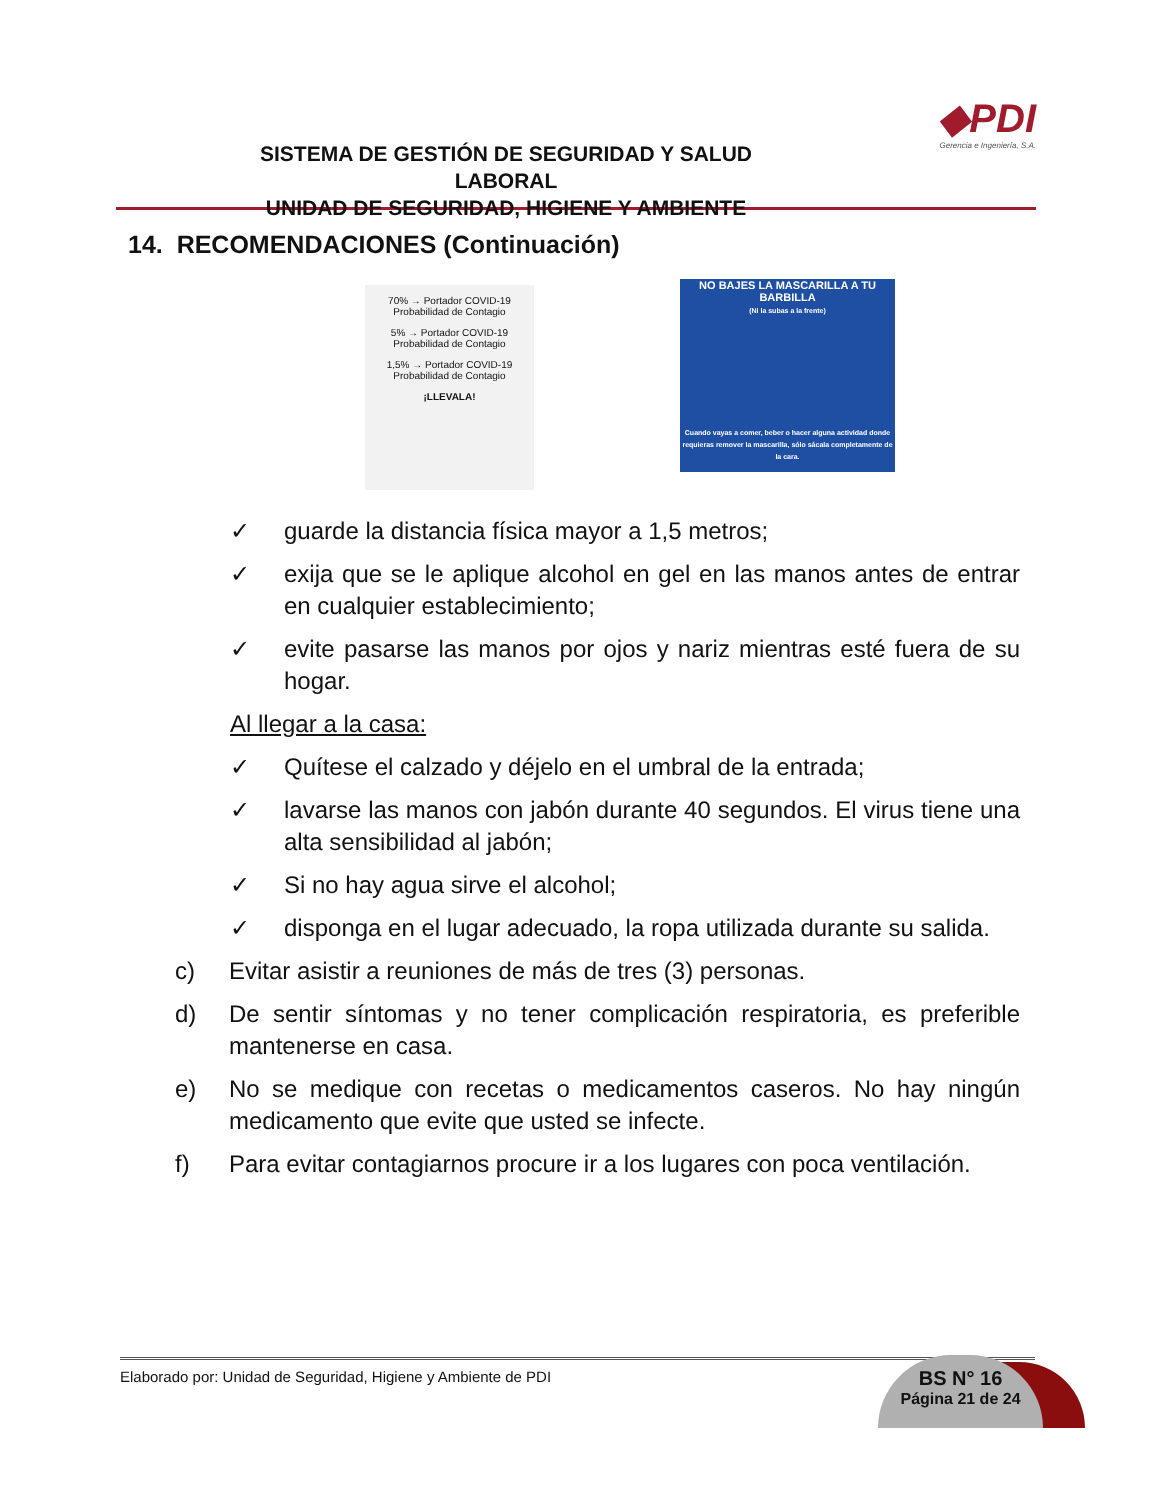SISTEMA DE GESTIÓN DE SEGURIDAD Y SALUD LABORAL
UNIDAD DE SEGURIDAD, HIGIENE Y AMBIENTE
◆PDI
Gerencia e Ingeniería, S.A.
14. RECOMENDACIONES (Continuación)
70% → Portador COVID-19 Probabilidad de Contagio
5% → Portador COVID-19 Probabilidad de Contagio
1,5% → Portador COVID-19 Probabilidad de Contagio
¡LLEVALA!
NO BAJES LA MASCARILLA A TU BARBILLA
(Ni la subas a la frente)
Cuando vayas a comer, beber o hacer alguna actividad donde requieras remover la mascarilla, sólo sácala completamente de la cara.
✓ guarde la distancia física mayor a 1,5 metros;
✓ exija que se le aplique alcohol en gel en las manos antes de entrar en cualquier establecimiento;
✓ evite pasarse las manos por ojos y nariz mientras esté fuera de su hogar.
Al llegar a la casa:
✓ Quítese el calzado y déjelo en el umbral de la entrada;
✓ lavarse las manos con jabón durante 40 segundos. El virus tiene una alta sensibilidad al jabón;
✓ Si no hay agua sirve el alcohol;
✓ disponga en el lugar adecuado, la ropa utilizada durante su salida.
c) Evitar asistir a reuniones de más de tres (3) personas.
d) De sentir síntomas y no tener complicación respiratoria, es preferible mantenerse en casa.
e) No se medique con recetas o medicamentos caseros. No hay ningún medicamento que evite que usted se infecte.
f) Para evitar contagiarnos procure ir a los lugares con poca ventilación.
Elaborado por: Unidad de Seguridad, Higiene y Ambiente de PDI
BS N° 16
Página 21 de 24